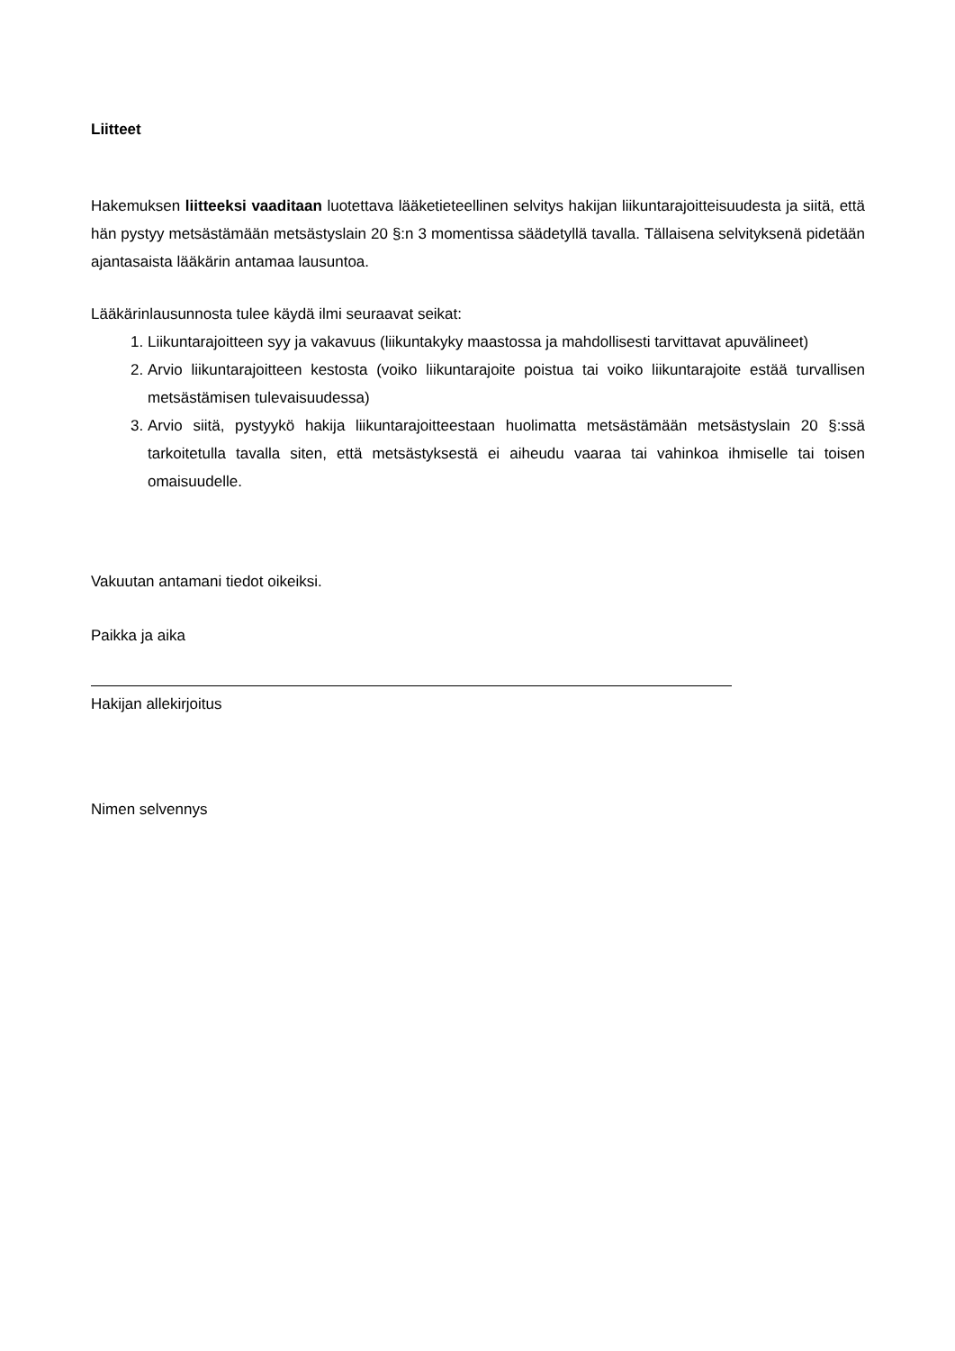Liitteet
Hakemuksen liitteeksi vaaditaan luotettava lääketieteellinen selvitys hakijan liikuntarajoitteisuudesta ja siitä, että hän pystyy metsästämään metsästyslain 20 §:n 3 momentissa säädetyllä tavalla. Tällaisena selvityksenä pidetään ajantasaista lääkärin antamaa lausuntoa.
Lääkärinlausunnosta tulee käydä ilmi seuraavat seikat:
1. Liikuntarajoitteen syy ja vakavuus (liikuntakyky maastossa ja mahdollisesti tarvittavat apuvälineet)
2. Arvio liikuntarajoitteen kestosta (voiko liikuntarajoite poistua tai voiko liikuntarajoite estää turvallisen metsästämisen tulevaisuudessa)
3. Arvio siitä, pystyykö hakija liikuntarajoitteestaan huolimatta metsästämään metsästyslain 20 §:ssä tarkoitetulla tavalla siten, että metsästyksestä ei aiheudu vaaraa tai vahinkoa ihmiselle tai toisen omaisuudelle.
Vakuutan antamani tiedot oikeiksi.
Paikka ja aika
Hakijan allekirjoitus
Nimen selvennys